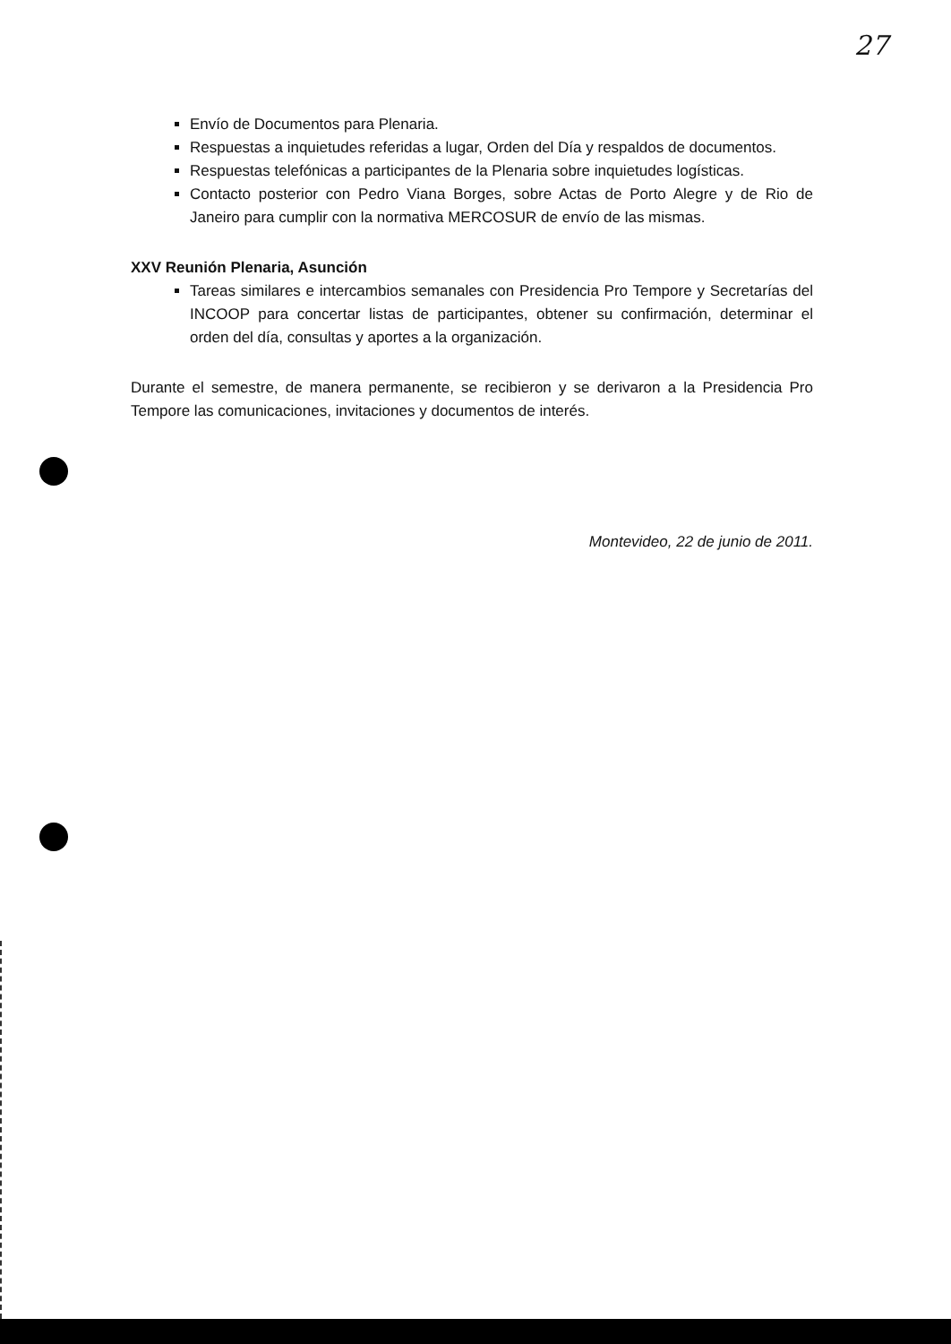27
Envío de Documentos para Plenaria.
Respuestas a inquietudes referidas a lugar, Orden del Día y respaldos de documentos.
Respuestas telefónicas a participantes de la Plenaria sobre inquietudes logísticas.
Contacto posterior con Pedro Viana Borges, sobre Actas de Porto Alegre y de Rio de Janeiro para cumplir con la normativa MERCOSUR de envío de las mismas.
XXV Reunión Plenaria, Asunción
Tareas similares e intercambios semanales con Presidencia Pro Tempore y Secretarías del INCOOP para concertar listas de participantes, obtener su confirmación, determinar el orden del día, consultas y aportes a la organización.
Durante el semestre, de manera permanente, se recibieron y se derivaron a la Presidencia Pro Tempore las comunicaciones, invitaciones y documentos de interés.
Montevideo, 22 de junio de 2011.